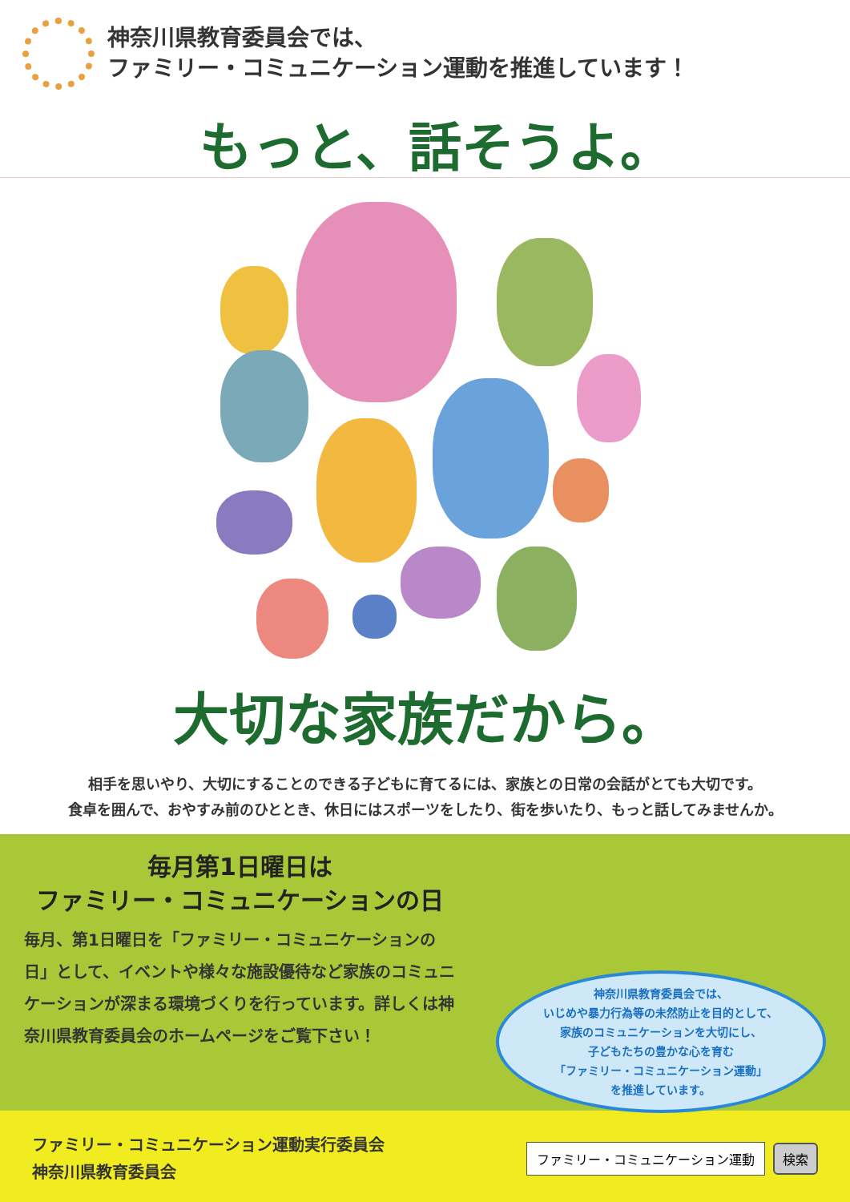神奈川県教育委員会では、
ファミリー・コミュニケーション運動を推進しています！
もっと、話そうよ。
大切な家族だから。
相手を思いやり、大切にすることのできる子どもに育てるには、家族との日常の会話がとても大切です。
食卓を囲んで、おやすみ前のひととき、休日にはスポーツをしたり、街を歩いたり、もっと話してみませんか。
毎月第1日曜日は
ファミリー・コミュニケーションの日
毎月、第1日曜日を「ファミリー・コミュニケーションの日」として、イベントや様々な施設優待など家族のコミュニケーションが深まる環境づくりを行っています。詳しくは神奈川県教育委員会のホームページをご覧下さい！
神奈川県教育委員会では、
いじめや暴力行為等の未然防止を目的として、
家族のコミュニケーションを大切にし、
子どもたちの豊かな心を育む
「ファミリー・コミュニケーション運動」
を推進しています。
ファミリー・コミュニケーション運動実行委員会
神奈川県教育委員会
ファミリー・コミュニケーション運動 検索